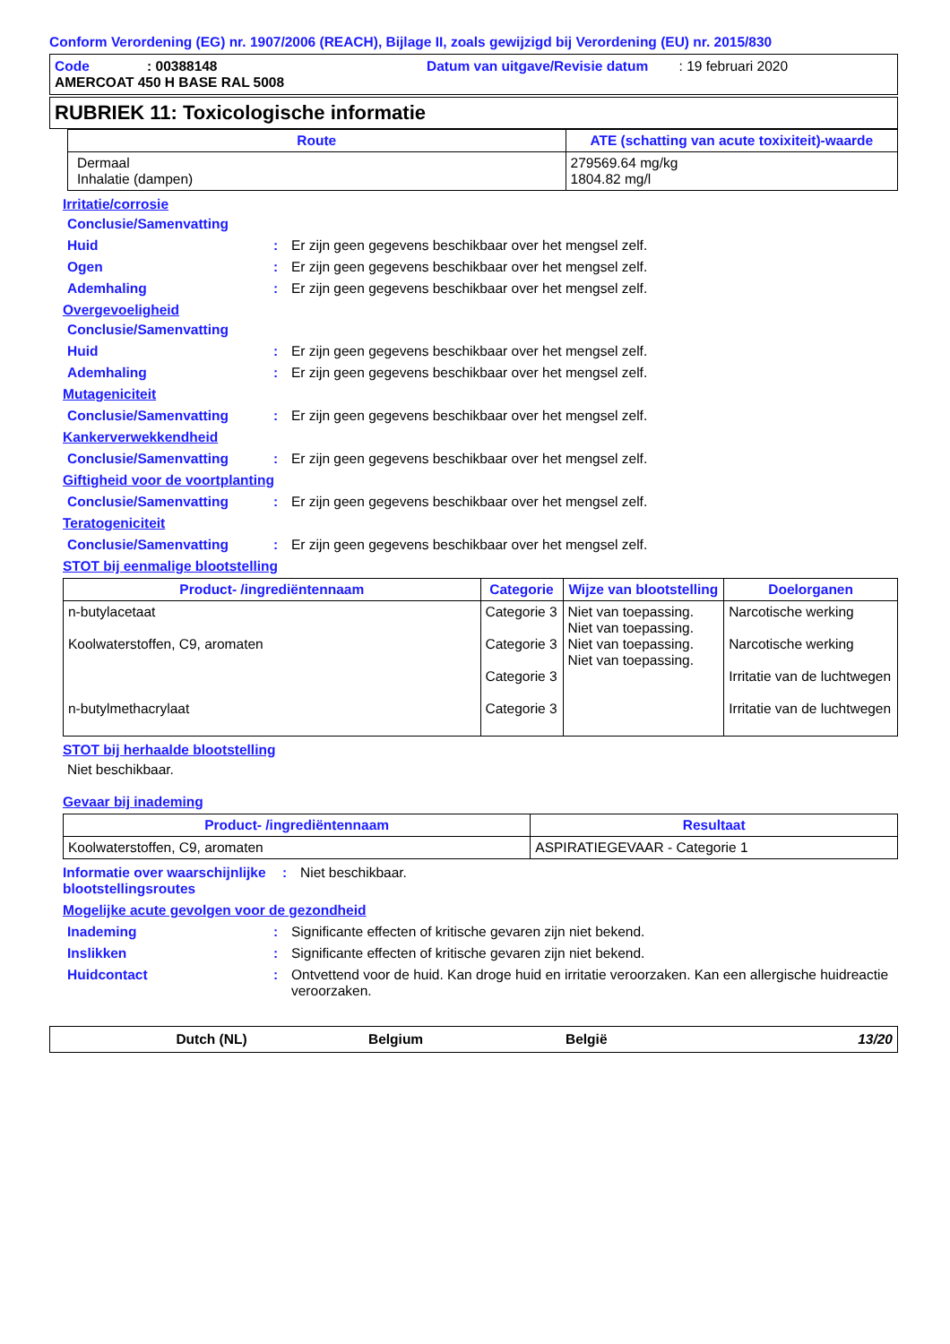Conform Verordening (EG) nr. 1907/2006 (REACH), Bijlage II, zoals gewijzigd bij Verordening (EU) nr. 2015/830
Code : 00388148
Datum van uitgave/Revisie datum : 19 februari 2020
AMERCOAT 450 H BASE RAL 5008
RUBRIEK 11: Toxicologische informatie
| Route | ATE (schatting van acute toxixiteit)-waarde |
| --- | --- |
| Dermaal Inhalatie (dampen) | 279569.64 mg/kg 1804.82 mg/l |
Irritatie/corrosie
Conclusie/Samenvatting
Huid: Er zijn geen gegevens beschikbaar over het mengsel zelf.
Ogen: Er zijn geen gegevens beschikbaar over het mengsel zelf.
Ademhaling: Er zijn geen gegevens beschikbaar over het mengsel zelf.
Overgevoeligheid
Conclusie/Samenvatting
Huid: Er zijn geen gegevens beschikbaar over het mengsel zelf.
Ademhaling: Er zijn geen gegevens beschikbaar over het mengsel zelf.
Mutageniciteit
Conclusie/Samenvatting: Er zijn geen gegevens beschikbaar over het mengsel zelf.
Kankerverwekkendheid
Conclusie/Samenvatting: Er zijn geen gegevens beschikbaar over het mengsel zelf.
Giftigheid voor de voortplanting
Conclusie/Samenvatting: Er zijn geen gegevens beschikbaar over het mengsel zelf.
Teratogeniciteit
Conclusie/Samenvatting: Er zijn geen gegevens beschikbaar over het mengsel zelf.
STOT bij eenmalige blootstelling
| Product- /ingrediëntennaam | Categorie | Wijze van blootstelling | Doelorganen |
| --- | --- | --- | --- |
| n-butylacetaat Koolwaterstoffen, C9, aromaten n-butylmethacrylaat | Categorie 3 Categorie 3 Categorie 3 Categorie 3 | Niet van toepassing. Niet van toepassing. Niet van toepassing. Niet van toepassing. | Narcotische werking Narcotische werking Irritatie van de luchtwegen Irritatie van de luchtwegen |
STOT bij herhaalde blootstelling
Niet beschikbaar.
Gevaar bij inademing
| Product- /ingrediëntennaam | Resultaat |
| --- | --- |
| Koolwaterstoffen, C9, aromaten | ASPIRATIEGEVAAR - Categorie 1 |
Informatie over waarschijnlijke blootstellingsroutes: Niet beschikbaar.
Mogelijke acute gevolgen voor de gezondheid
Inademing: Significante effecten of kritische gevaren zijn niet bekend.
Inslikken: Significante effecten of kritische gevaren zijn niet bekend.
Huidcontact: Ontvettend voor de huid. Kan droge huid en irritatie veroorzaken. Kan een allergische huidreactie veroorzaken.
Dutch (NL) Belgium België 13/20